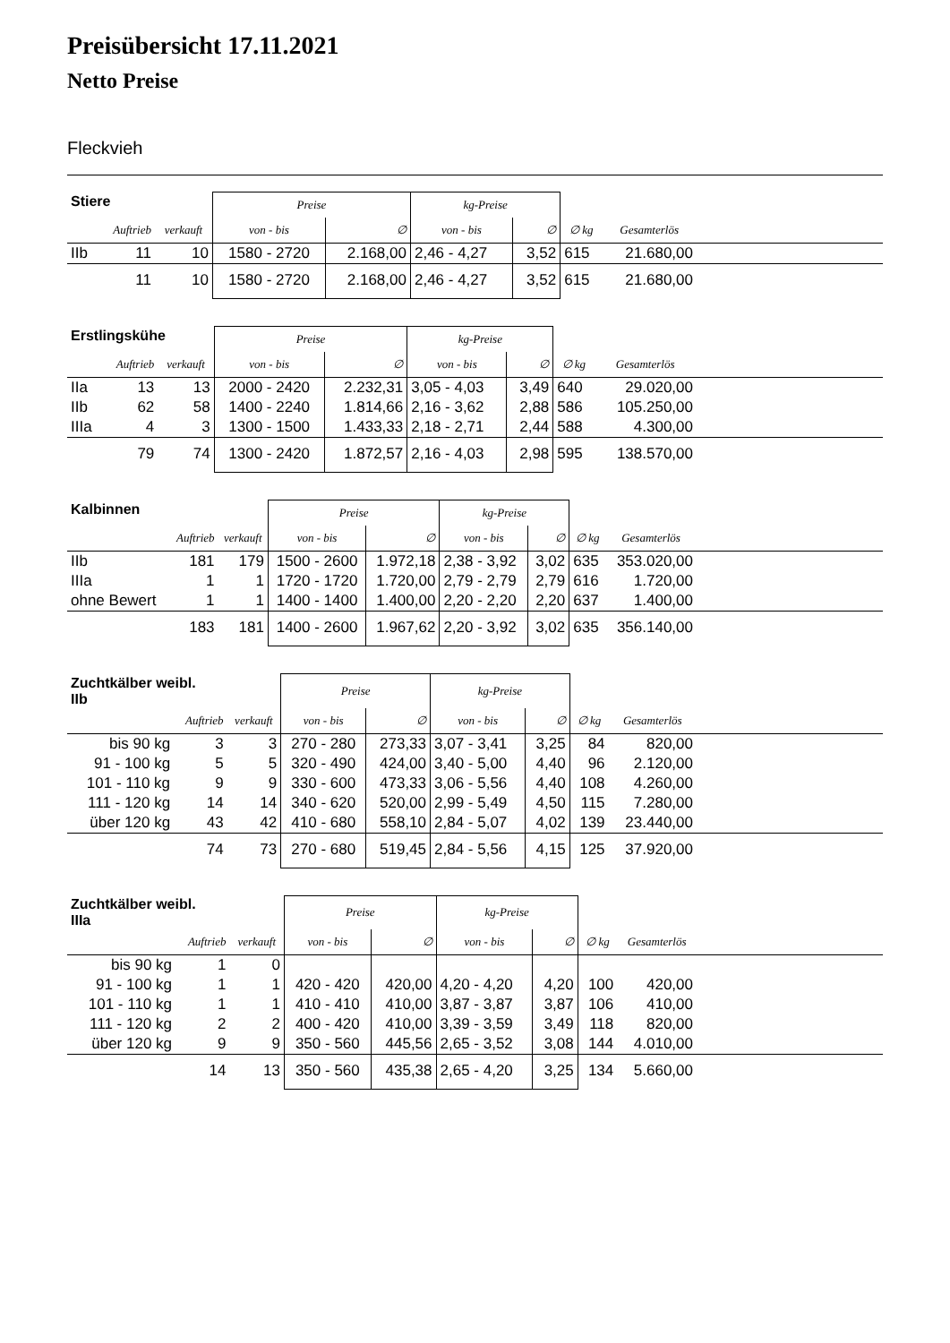Preisübersicht 17.11.2021
Netto Preise
Fleckvieh
| Stiere | | | Preise | | kg-Preise | | | | |
| --- | --- | --- | --- | --- | --- | --- | --- | --- | --- |
| | Auftrieb | verkauft | von - bis | ∅ | von - bis | ∅ | ∅ kg | Gesamterlös | |
| IIb | 11 | 10 | 1580 - 2720 | 2.168,00 | 2,46 - 4,27 | 3,52 | 615 | 21.680,00 | |
| | 11 | 10 | 1580 - 2720 | 2.168,00 | 2,46 - 4,27 | 3,52 | 615 | 21.680,00 | |
| Erstlingskühe | | | Preise | | kg-Preise | | | | |
| --- | --- | --- | --- | --- | --- | --- | --- | --- | --- |
| | Auftrieb | verkauft | von - bis | ∅ | von - bis | ∅ | ∅ kg | Gesamterlös | |
| IIa | 13 | 13 | 2000 - 2420 | 2.232,31 | 3,05 - 4,03 | 3,49 | 640 | 29.020,00 | |
| IIb | 62 | 58 | 1400 - 2240 | 1.814,66 | 2,16 - 3,62 | 2,88 | 586 | 105.250,00 | |
| IIIa | 4 | 3 | 1300 - 1500 | 1.433,33 | 2,18 - 2,71 | 2,44 | 588 | 4.300,00 | |
| | 79 | 74 | 1300 - 2420 | 1.872,57 | 2,16 - 4,03 | 2,98 | 595 | 138.570,00 | |
| Kalbinnen | | | Preise | | kg-Preise | | | | |
| --- | --- | --- | --- | --- | --- | --- | --- | --- | --- |
| | Auftrieb | verkauft | von - bis | ∅ | von - bis | ∅ | ∅ kg | Gesamterlös | |
| IIb | 181 | 179 | 1500 - 2600 | 1.972,18 | 2,38 - 3,92 | 3,02 | 635 | 353.020,00 | |
| IIIa | 1 | 1 | 1720 - 1720 | 1.720,00 | 2,79 - 2,79 | 2,79 | 616 | 1.720,00 | |
| ohne Bewert | 1 | 1 | 1400 - 1400 | 1.400,00 | 2,20 - 2,20 | 2,20 | 637 | 1.400,00 | |
| | 183 | 181 | 1400 - 2600 | 1.967,62 | 2,20 - 3,92 | 3,02 | 635 | 356.140,00 | |
| Zuchtkälber weibl. IIb | | | Preise | | kg-Preise | | | | |
| --- | --- | --- | --- | --- | --- | --- | --- | --- | --- |
| | Auftrieb | verkauft | von - bis | ∅ | von - bis | ∅ | ∅ kg | Gesamterlös | |
| bis 90 kg | 3 | 3 | 270 - 280 | 273,33 | 3,07 - 3,41 | 3,25 | 84 | 820,00 | |
| 91 - 100 kg | 5 | 5 | 320 - 490 | 424,00 | 3,40 - 5,00 | 4,40 | 96 | 2.120,00 | |
| 101 - 110 kg | 9 | 9 | 330 - 600 | 473,33 | 3,06 - 5,56 | 4,40 | 108 | 4.260,00 | |
| 111 - 120 kg | 14 | 14 | 340 - 620 | 520,00 | 2,99 - 5,49 | 4,50 | 115 | 7.280,00 | |
| über 120 kg | 43 | 42 | 410 - 680 | 558,10 | 2,84 - 5,07 | 4,02 | 139 | 23.440,00 | |
| | 74 | 73 | 270 - 680 | 519,45 | 2,84 - 5,56 | 4,15 | 125 | 37.920,00 | |
| Zuchtkälber weibl. IIIa | | | Preise | | kg-Preise | | | | |
| --- | --- | --- | --- | --- | --- | --- | --- | --- | --- |
| | Auftrieb | verkauft | von - bis | ∅ | von - bis | ∅ | ∅ kg | Gesamterlös | |
| bis 90 kg | 1 | 0 | | | | | | | |
| 91 - 100 kg | 1 | 1 | 420 - 420 | 420,00 | 4,20 - 4,20 | 4,20 | 100 | 420,00 | |
| 101 - 110 kg | 1 | 1 | 410 - 410 | 410,00 | 3,87 - 3,87 | 3,87 | 106 | 410,00 | |
| 111 - 120 kg | 2 | 2 | 400 - 420 | 410,00 | 3,39 - 3,59 | 3,49 | 118 | 820,00 | |
| über 120 kg | 9 | 9 | 350 - 560 | 445,56 | 2,65 - 3,52 | 3,08 | 144 | 4.010,00 | |
| | 14 | 13 | 350 - 560 | 435,38 | 2,65 - 4,20 | 3,25 | 134 | 5.660,00 | |